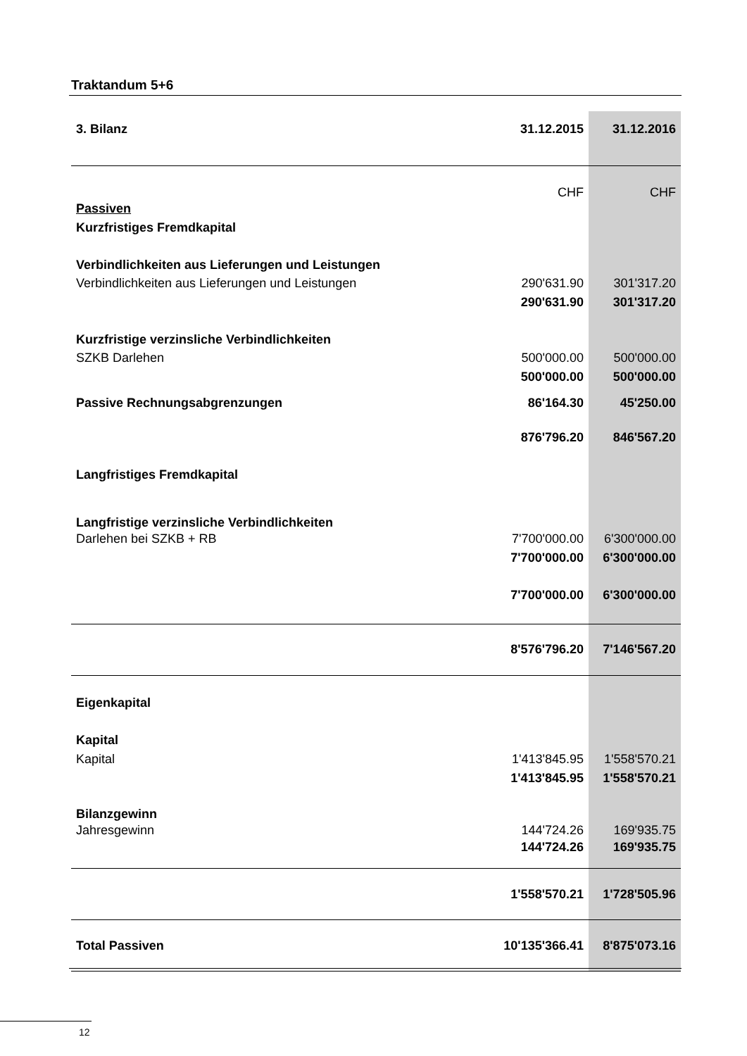Traktandum 5+6
| 3. Bilanz | 31.12.2015 | 31.12.2016 |
| | CHF | CHF |
| Passiven | | |
| Kurzfristiges Fremdkapital | | |
| Verbindlichkeiten aus Lieferungen und Leistungen | | |
| Verbindlichkeiten aus Lieferungen und Leistungen | 290'631.90 | 301'317.20 |
| | 290'631.90 | 301'317.20 |
| Kurzfristige verzinsliche Verbindlichkeiten | | |
| SZKB Darlehen | 500'000.00 | 500'000.00 |
| | 500'000.00 | 500'000.00 |
| Passive Rechnungsabgrenzungen | 86'164.30 | 45'250.00 |
| | 876'796.20 | 846'567.20 |
| Langfristiges Fremdkapital | | |
| Langfristige verzinsliche Verbindlichkeiten | | |
| Darlehen bei SZKB + RB | 7'700'000.00 | 6'300'000.00 |
| | 7'700'000.00 | 6'300'000.00 |
| | 7'700'000.00 | 6'300'000.00 |
| | 8'576'796.20 | 7'146'567.20 |
| Eigenkapital | | |
| Kapital | | |
| Kapital | 1'413'845.95 | 1'558'570.21 |
| | 1'413'845.95 | 1'558'570.21 |
| Bilanzgewinn | | |
| Jahresgewinn | 144'724.26 | 169'935.75 |
| | 144'724.26 | 169'935.75 |
| | 1'558'570.21 | 1'728'505.96 |
| Total Passiven | 10'135'366.41 | 8'875'073.16 |
12